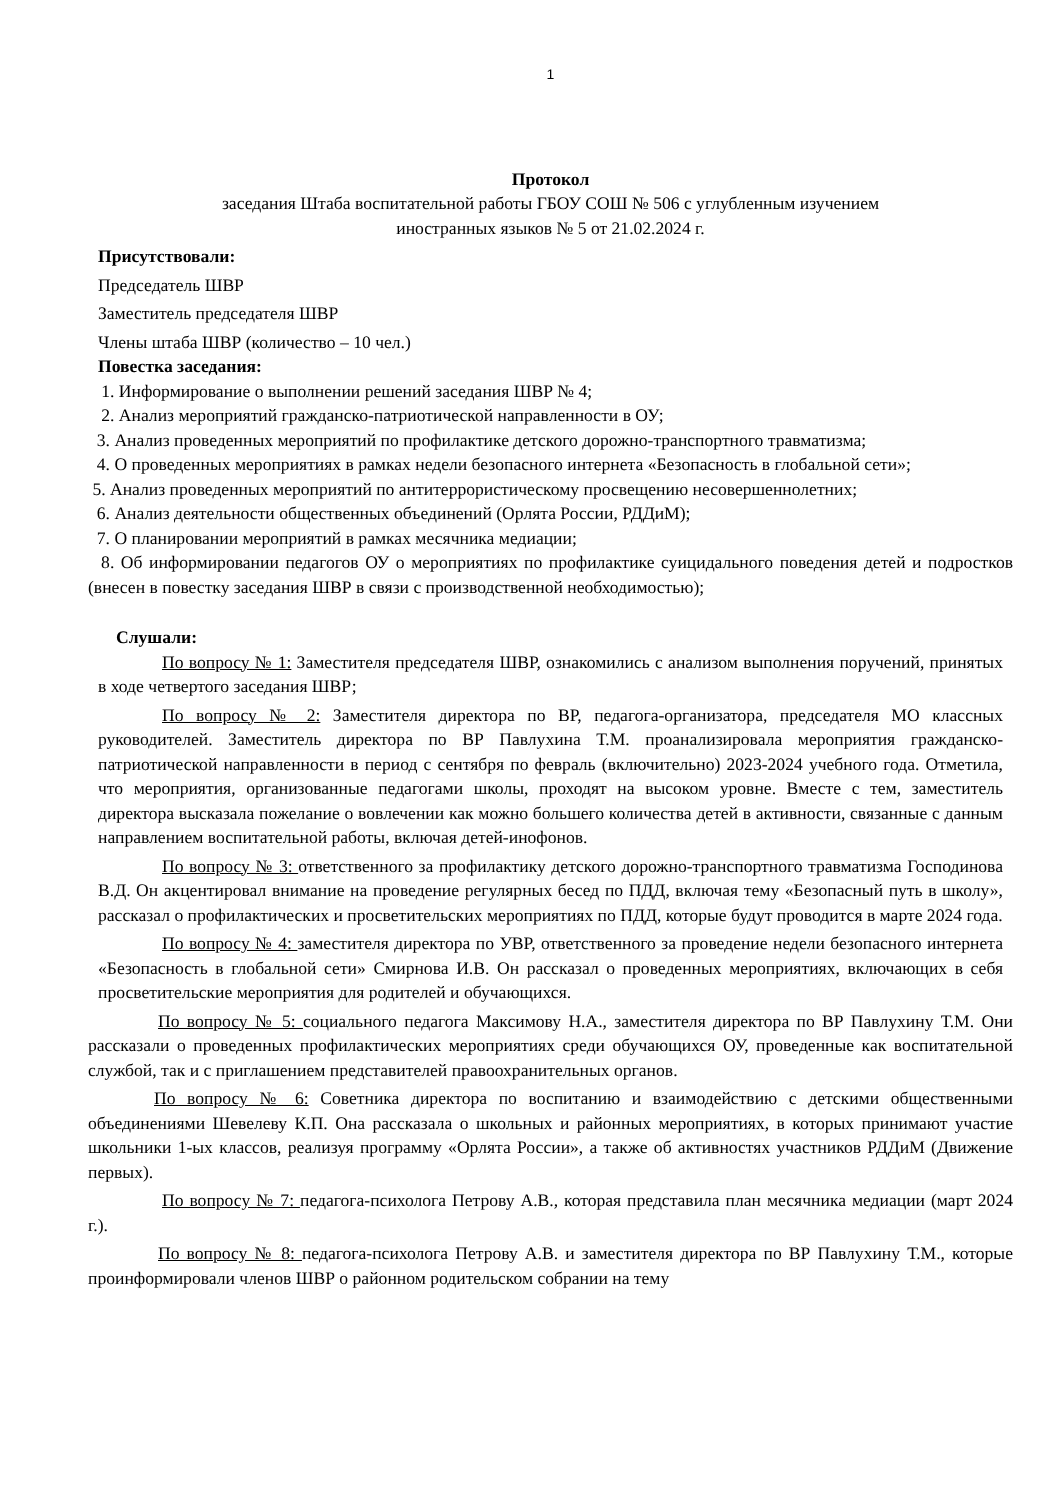1
Протокол
заседания Штаба воспитательной работы ГБОУ СОШ № 506 с углубленным изучением
иностранных языков № 5 от 21.02.2024 г.
Присутствовали:
Председатель ШВР
Заместитель председателя ШВР
Члены штаба ШВР (количество – 10 чел.)
Повестка заседания:
1. Информирование о выполнении решений заседания ШВР № 4;
2. Анализ мероприятий гражданско-патриотической направленности в ОУ;
3. Анализ проведенных мероприятий по профилактике детского дорожно-транспортного травматизма;
4. О проведенных мероприятиях в рамках недели безопасного интернета «Безопасность в глобальной сети»;
5. Анализ проведенных мероприятий по антитеррористическому просвещению несовершеннолетних;
6. Анализ деятельности общественных объединений (Орлята России, РДДиМ);
7. О планировании мероприятий в рамках месячника медиации;
8. Об информировании педагогов ОУ о мероприятиях по профилактике суицидального поведения детей и подростков (внесен в повестку заседания ШВР в связи с производственной необходимостью);
Слушали:
По вопросу № 1: Заместителя председателя ШВР, ознакомились с анализом выполнения поручений, принятых в ходе четвертого заседания ШВР;
По вопросу № 2: Заместителя директора по ВР, педагога-организатора, председателя МО классных руководителей. Заместитель директора по ВР Павлухина Т.М. проанализировала мероприятия гражданско-патриотической направленности в период с сентября по февраль (включительно) 2023-2024 учебного года. Отметила, что мероприятия, организованные педагогами школы, проходят на высоком уровне. Вместе с тем, заместитель директора высказала пожелание о вовлечении как можно большего количества детей в активности, связанные с данным направлением воспитательной работы, включая детей-инофонов.
По вопросу № 3: ответственного за профилактику детского дорожно-транспортного травматизма Господинова В.Д. Он акцентировал внимание на проведение регулярных бесед по ПДД, включая тему «Безопасный путь в школу», рассказал о профилактических и просветительских мероприятиях по ПДД, которые будут проводится в марте 2024 года.
По вопросу № 4: заместителя директора по УВР, ответственного за проведение недели безопасного интернета «Безопасность в глобальной сети» Смирнова И.В. Он рассказал о проведенных мероприятиях, включающих в себя просветительские мероприятия для родителей и обучающихся.
По вопросу № 5: социального педагога Максимову Н.А., заместителя директора по ВР Павлухину Т.М. Они рассказали о проведенных профилактических мероприятиях среди обучающихся ОУ, проведенные как воспитательной службой, так и с приглашением представителей правоохранительных органов.
По вопросу № 6: Советника директора по воспитанию и взаимодействию с детскими общественными объединениями Шевелеву К.П. Она рассказала о школьных и районных мероприятиях, в которых принимают участие школьники 1-ых классов, реализуя программу «Орлята России», а также об активностях участников РДДиМ (Движение первых).
По вопросу № 7: педагога-психолога Петрову А.В., которая представила план месячника медиации (март 2024 г.).
По вопросу № 8: педагога-психолога Петрову А.В. и заместителя директора по ВР Павлухину Т.М., которые проинформировали членов ШВР о районном родительском собрании на тему